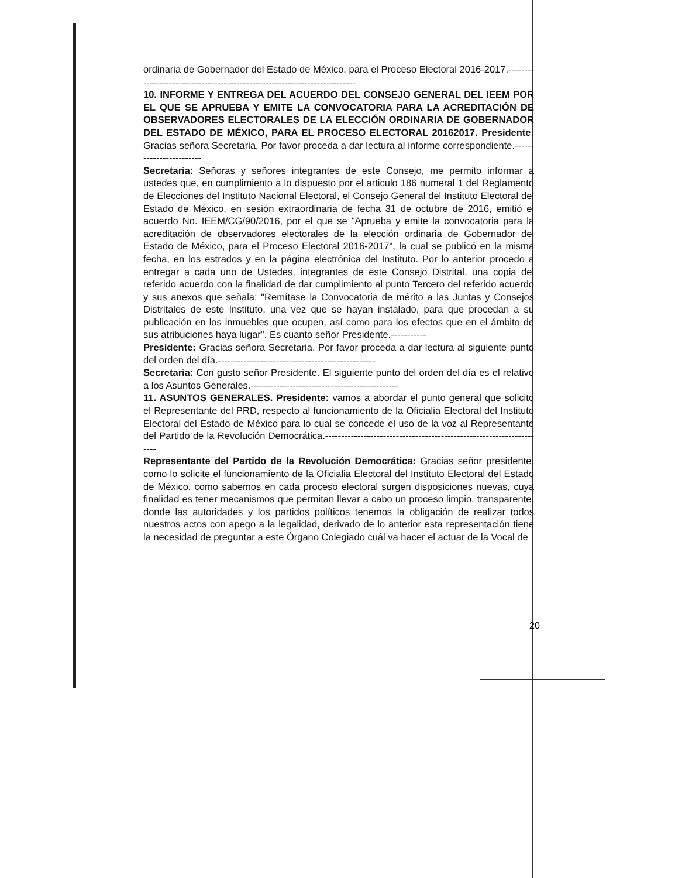ordinaria de Gobernador del Estado de México, para el Proceso Electoral 2016-2017.--------------------------------------------------------------------------
10. INFORME Y ENTREGA DEL ACUERDO DEL CONSEJO GENERAL DEL IEEM POR EL QUE SE APRUEBA Y EMITE LA CONVOCATORIA PARA LA ACREDITACIÓN DE OBSERVADORES ELECTORALES DE LA ELECCIÓN ORDINARIA DE GOBERNADOR DEL ESTADO DE MÉXICO, PARA EL PROCESO ELECTORAL 20162017. Presidente: Gracias señora Secretaria, Por favor proceda a dar lectura al informe correspondiente.------------------------
Secretaria: Señoras y señores integrantes de este Consejo, me permito informar a ustedes que, en cumplimiento a lo dispuesto por el articulo 186 numeral 1 del Reglamento de Elecciones del Instituto Nacional Electoral, el Consejo General del Instituto Electoral del Estado de México, en sesión extraordinaria de fecha 31 de octubre de 2016, emitió el acuerdo No. IEEM/CG/90/2016, por el que se "Aprueba y emite la convocatoria para la acreditación de observadores electorales de la elección ordinaria de Gobernador del Estado de México, para el Proceso Electoral 2016-2017", la cual se publicó en la misma fecha, en los estrados y en la página electrónica del Instituto. Por lo anterior procedo a entregar a cada uno de Ustedes, integrantes de este Consejo Distrital, una copia del referido acuerdo con la finalidad de dar cumplimiento al punto Tercero del referido acuerdo y sus anexos que señala: "Remítase la Convocatoria de mérito a las Juntas y Consejos Distritales de este Instituto, una vez que se hayan instalado, para que procedan a su publicación en los inmuebles que ocupen, así como para los efectos que en el ámbito de sus atribuciones haya lugar". Es cuanto señor Presidente.-----------
Presidente: Gracias señora Secretaria. Por favor proceda a dar lectura al siguiente punto del orden del día.-------------------------------------------------
Secretaria: Con gusto señor Presidente. El siguiente punto del orden del día es el relativo a los Asuntos Generales.----------------------------------------------
11. ASUNTOS GENERALES. Presidente: vamos a abordar el punto general que solicito el Representante del PRD, respecto al funcionamiento de la Oficialia Electoral del Instituto Electoral del Estado de México para lo cual se concede el uso de la voz al Representante del Partido de la Revolución Democrática.---------------------------------------------------------------------
Representante del Partido de la Revolución Democrática: Gracias señor presidente, como lo solicite el funcionamiento de la Oficialia Electoral del Instituto Electoral del Estado de México, como sabemos en cada proceso electoral surgen disposiciones nuevas, cuya finalidad es tener mecanismos que permitan llevar a cabo un proceso limpio, transparente, donde las autoridades y los partidos políticos tenemos la obligación de realizar todos nuestros actos con apego a la legalidad, derivado de lo anterior esta representación tiene la necesidad de preguntar a este Órgano Colegiado cuál va hacer el actuar de la Vocal de
20